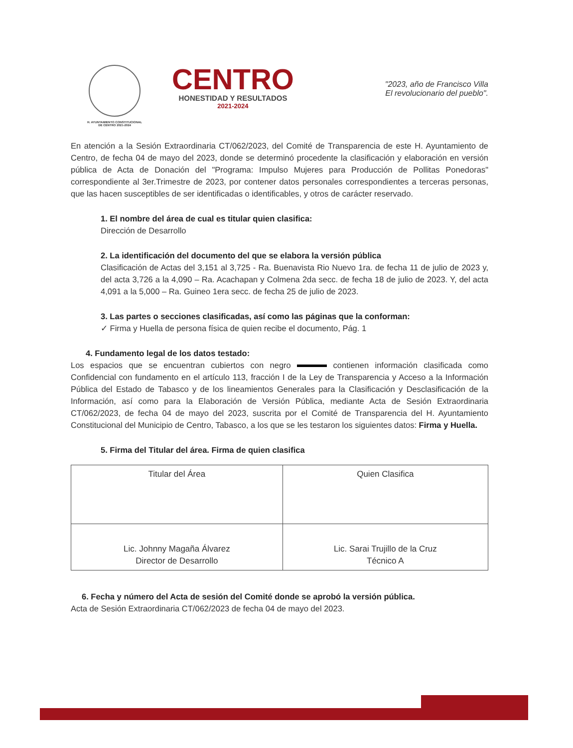H. AYUNTAMIENTO CONSTITUCIONAL
DE CENTRO 2021-2024
CENTRO
HONESTIDAD Y RESULTADOS
2021-2024
"2023, año de Francisco Villa
El revolucionario del pueblo".
En atención a la Sesión Extraordinaria CT/062/2023, del Comité de Transparencia de este H. Ayuntamiento de Centro, de fecha 04 de mayo del 2023, donde se determinó procedente la clasificación y elaboración en versión pública de Acta de Donación del "Programa: Impulso Mujeres para Producción de Pollitas Ponedoras" correspondiente al 3er.Trimestre de 2023, por contener datos personales correspondientes a terceras personas, que las hacen susceptibles de ser identificadas o identificables, y otros de carácter reservado.
1. El nombre del área de cual es titular quien clasifica:
Dirección de Desarrollo
2. La identificación del documento del que se elabora la versión pública
Clasificación de Actas del 3,151 al 3,725 - Ra. Buenavista Rio Nuevo 1ra. de fecha 11 de julio de 2023 y, del acta 3,726 a la 4,090 – Ra. Acachapan y Colmena 2da secc. de fecha 18 de julio de 2023. Y, del acta 4,091 a la 5,000 – Ra. Guineo 1era secc. de fecha 25 de julio de 2023.
3. Las partes o secciones clasificadas, así como las páginas que la conforman:
✓ Firma y Huella de persona física de quien recibe el documento, Pág. 1
4. Fundamento legal de los datos testado:
Los espacios que se encuentran cubiertos con negro contienen información clasificada como Confidencial con fundamento en el artículo 113, fracción I de la Ley de Transparencia y Acceso a la Información Pública del Estado de Tabasco y de los lineamientos Generales para la Clasificación y Desclasificación de la Información, así como para la Elaboración de Versión Pública, mediante Acta de Sesión Extraordinaria CT/062/2023, de fecha 04 de mayo del 2023, suscrita por el Comité de Transparencia del H. Ayuntamiento Constitucional del Municipio de Centro, Tabasco, a los que se les testaron los siguientes datos: Firma y Huella.
5. Firma del Titular del área. Firma de quien clasifica
| Titular del Área | Quien Clasifica |
| Lic. Johnny Magaña Álvarez Director de Desarrollo | Lic. Sarai Trujillo de la Cruz Técnico A |
6. Fecha y número del Acta de sesión del Comité donde se aprobó la versión pública.
Acta de Sesión Extraordinaria CT/062/2023 de fecha 04 de mayo del 2023.